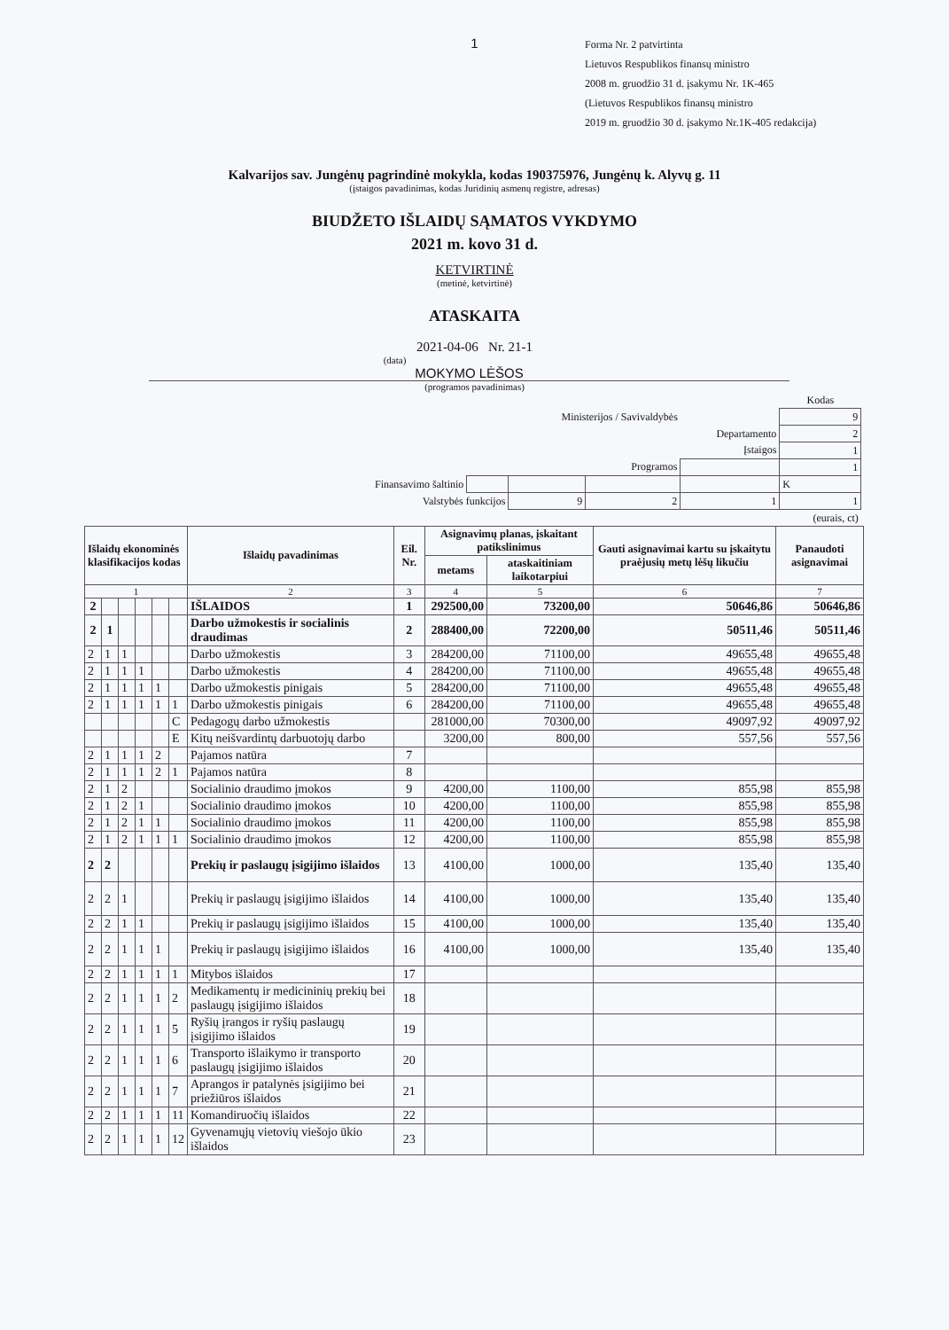1
Forma Nr. 2 patvirtinta
Lietuvos Respublikos finansų ministro
2008 m. gruodžio 31 d. įsakymu Nr. 1K-465
(Lietuvos Respublikos finansų ministro
2019 m. gruodžio 30 d. įsakymo Nr.1K-405 redakcija)
Kalvarijos sav. Jungėnų pagrindinė mokykla, kodas 190375976, Jungėnų k. Alyvų g. 11
(įstaigos pavadinimas, kodas Juridinių asmenų registre, adresas)
BIUDŽETO IŠLAIDŲ SĄMATOS VYKDYMO
2021 m. kovo 31 d.
KETVIRTINĖ
(metinė, ketvirtinė)
ATASKAITA
2021-04-06 Nr. 21-1
(data)
MOKYMO LĖŠOS
(programos pavadinimas)
| | | | | | Kodas |
| Ministerijos / Savivaldybės | | | | | 9 |
| Departamento | | | | | 2 |
| Įstaigos | | | | | 1 |
| Programos | | | | | 1 |
| Finansavimo šaltinio | | | | | K |
| Valstybės funkcijos | | 9 | 2 | 1 | 1 |
| (eurais, ct) | | | | | |
| Išlaidų ekonominės klasifikacijos kodas | | | | | | Išlaidų pavadinimas | Eil. Nr. | Asignavimų planas, įskaitant patikslinimus | | Gauti asignavimai kartu su įskaitytu praėjusių metų lėšų likučiu | Panaudoti asignavimai |
| --- | --- | --- | --- | --- | --- | --- | --- | --- | --- | --- | --- |
| | | | | | | | | metams | ataskaitiniam laikotarpiui | | |
| 1 | | | | | | 2 | 3 | 4 | 5 | 6 | 7 |
| 2 | | | | | | IŠLAIDOS | 1 | 292500,00 | 73200,00 | 50646,86 | 50646,86 |
| 2 | 1 | | | | | Darbo užmokestis ir socialinis draudimas | 2 | 288400,00 | 72200,00 | 50511,46 | 50511,46 |
| 2 | 1 | 1 | | | | Darbo užmokestis | 3 | 284200,00 | 71100,00 | 49655,48 | 49655,48 |
| 2 | 1 | 1 | 1 | | | Darbo užmokestis | 4 | 284200,00 | 71100,00 | 49655,48 | 49655,48 |
| 2 | 1 | 1 | 1 | 1 | | Darbo užmokestis pinigais | 5 | 284200,00 | 71100,00 | 49655,48 | 49655,48 |
| 2 | 1 | 1 | 1 | 1 | 1 | Darbo užmokestis pinigais | 6 | 284200,00 | 71100,00 | 49655,48 | 49655,48 |
| | | | | | C | Pedagogų darbo užmokestis | | 281000,00 | 70300,00 | 49097,92 | 49097,92 |
| | | | | | E | Kitų neišvardintų darbuotojų darbo | | 3200,00 | 800,00 | 557,56 | 557,56 |
| 2 | 1 | 1 | 1 | 2 | | Pajamos natūra | 7 | | | | |
| 2 | 1 | 1 | 1 | 2 | 1 | Pajamos natūra | 8 | | | | |
| 2 | 1 | 2 | | | | Socialinio draudimo įmokos | 9 | 4200,00 | 1100,00 | 855,98 | 855,98 |
| 2 | 1 | 2 | 1 | | | Socialinio draudimo įmokos | 10 | 4200,00 | 1100,00 | 855,98 | 855,98 |
| 2 | 1 | 2 | 1 | 1 | | Socialinio draudimo įmokos | 11 | 4200,00 | 1100,00 | 855,98 | 855,98 |
| 2 | 1 | 2 | 1 | 1 | 1 | Socialinio draudimo įmokos | 12 | 4200,00 | 1100,00 | 855,98 | 855,98 |
| 2 | 2 | | | | | Prekių ir paslaugų įsigijimo išlaidos | 13 | 4100,00 | 1000,00 | 135,40 | 135,40 |
| 2 | 2 | 1 | | | | Prekių ir paslaugų įsigijimo išlaidos | 14 | 4100,00 | 1000,00 | 135,40 | 135,40 |
| 2 | 2 | 1 | 1 | | | Prekių ir paslaugų įsigijimo išlaidos | 15 | 4100,00 | 1000,00 | 135,40 | 135,40 |
| 2 | 2 | 1 | 1 | 1 | | Prekių ir paslaugų įsigijimo išlaidos | 16 | 4100,00 | 1000,00 | 135,40 | 135,40 |
| 2 | 2 | 1 | 1 | 1 | 1 | Mitybos išlaidos | 17 | | | | |
| 2 | 2 | 1 | 1 | 1 | 2 | Medikamentų ir medicininių prekių bei paslaugų įsigijimo išlaidos | 18 | | | | |
| 2 | 2 | 1 | 1 | 1 | 5 | Ryšių įrangos ir ryšių paslaugų įsigijimo išlaidos | 19 | | | | |
| 2 | 2 | 1 | 1 | 1 | 6 | Transporto išlaikymo ir transporto paslaugų įsigijimo išlaidos | 20 | | | | |
| 2 | 2 | 1 | 1 | 1 | 7 | Aprangos ir patalynės įsigijimo bei priežiūros išlaidos | 21 | | | | |
| 2 | 2 | 1 | 1 | 1 | 11 | Komandiruočių išlaidos | 22 | | | | |
| 2 | 2 | 1 | 1 | 1 | 12 | Gyvenamųjų vietovių viešojo ūkio išlaidos | 23 | | | | |